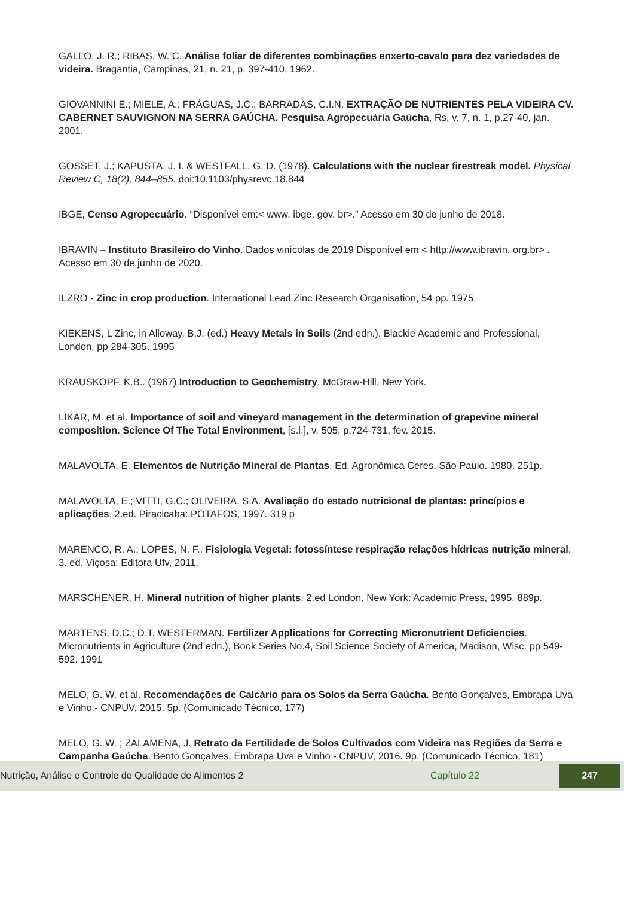GALLO, J. R.; RIBAS, W. C. Análise foliar de diferentes combinações enxerto-cavalo para dez variedades de videira. Bragantia, Campinas, 21, n. 21, p. 397-410, 1962.
GIOVANNINI E.; MIELE, A.; FRÁGUAS, J.C.; BARRADAS, C.I.N. EXTRAÇÃO DE NUTRIENTES PELA VIDEIRA CV. CABERNET SAUVIGNON NA SERRA GAÚCHA. Pesquisa Agropecuária Gaúcha, Rs, v. 7, n. 1, p.27-40, jan. 2001.
GOSSET, J.; KAPUSTA, J. I. & WESTFALL, G. D. (1978). Calculations with the nuclear firestreak model. Physical Review C, 18(2), 844–855. doi:10.1103/physrevc.18.844
IBGE, Censo Agropecuário. “Disponível em:< www. ibge. gov. br>.” Acesso em 30 de junho de 2018.
IBRAVIN – Instituto Brasileiro do Vinho. Dados vinícolas de 2019 Disponível em < http://www.ibravin. org.br> . Acesso em 30 de junho de 2020.
ILZRO - Zinc in crop production. International Lead Zinc Research Organisation, 54 pp. 1975
KIEKENS, L Zinc, in Alloway, B.J. (ed.) Heavy Metals in Soils (2nd edn.). Blackie Academic and Professional, London, pp 284-305. 1995
KRAUSKOPF, K.B.. (1967) Introduction to Geochemistry. McGraw-Hill, New York.
LIKAR, M. et al. Importance of soil and vineyard management in the determination of grapevine mineral composition. Science Of The Total Environment, [s.l.], v. 505, p.724-731, fev. 2015.
MALAVOLTA, E. Elementos de Nutrição Mineral de Plantas. Ed. Agronômica Ceres, São Paulo. 1980. 251p.
MALAVOLTA, E.; VITTI, G.C.; OLIVEIRA, S.A. Avaliação do estado nutricional de plantas: princípios e aplicações. 2.ed. Piracicaba: POTAFOS, 1997. 319 p
MARENCO, R. A.; LOPES, N. F.. Fisiologia Vegetal: fotossíntese respiração relações hídricas nutrição mineral. 3. ed. Viçosa: Editora Ufv, 2011.
MARSCHENER, H. Mineral nutrition of higher plants. 2.ed London, New York: Academic Press, 1995. 889p.
MARTENS, D.C.; D.T. WESTERMAN. Fertilizer Applications for Correcting Micronutrient Deficiencies. Micronutrients in Agriculture (2nd edn.), Book Series No.4, Soil Science Society of America, Madison, Wisc. pp 549-592. 1991
MELO, G. W. et al. Recomendações de Calcário para os Solos da Serra Gaúcha. Bento Gonçalves, Embrapa Uva e Vinho - CNPUV, 2015. 5p. (Comunicado Técnico, 177)
MELO, G. W. ; ZALAMENA, J. Retrato da Fertilidade de Solos Cultivados com Videira nas Regiões da Serra e Campanha Gaúcha. Bento Gonçalves, Embrapa Uva e Vinho - CNPUV, 2016. 9p. (Comunicado Técnico, 181)
Nutrição, Análise e Controle de Qualidade de Alimentos 2 Capítulo 22 247